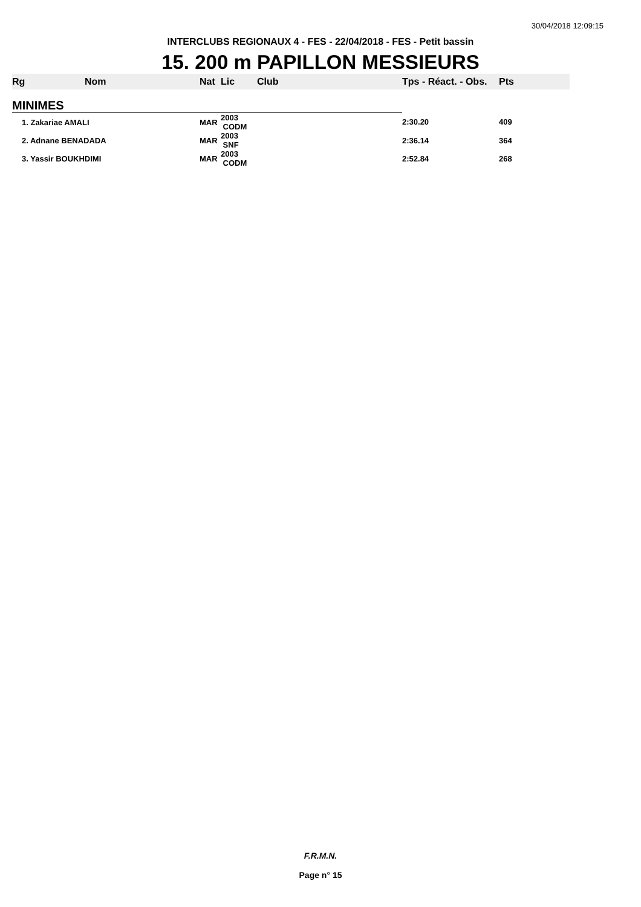30/04/2018 12:09:15
INTERCLUBS REGIONAUX 4 - FES - 22/04/2018 - FES - Petit bassin
15. 200 m PAPILLON MESSIEURS
| Rg | Nom | Nat | Lic | Club | Tps - Réact. - Obs. | Pts |
| --- | --- | --- | --- | --- | --- | --- |
| MINIMES | | | | | | |
| 1. Zakariae AMALI | | MAR | 2003 CODM | | 2:30.20 | 409 |
| 2. Adnane BENADADA | | MAR | 2003 SNF | | 2:36.14 | 364 |
| 3. Yassir BOUKHDIMI | | MAR | 2003 CODM | | 2:52.84 | 268 |
F.R.M.N.
Page n° 15